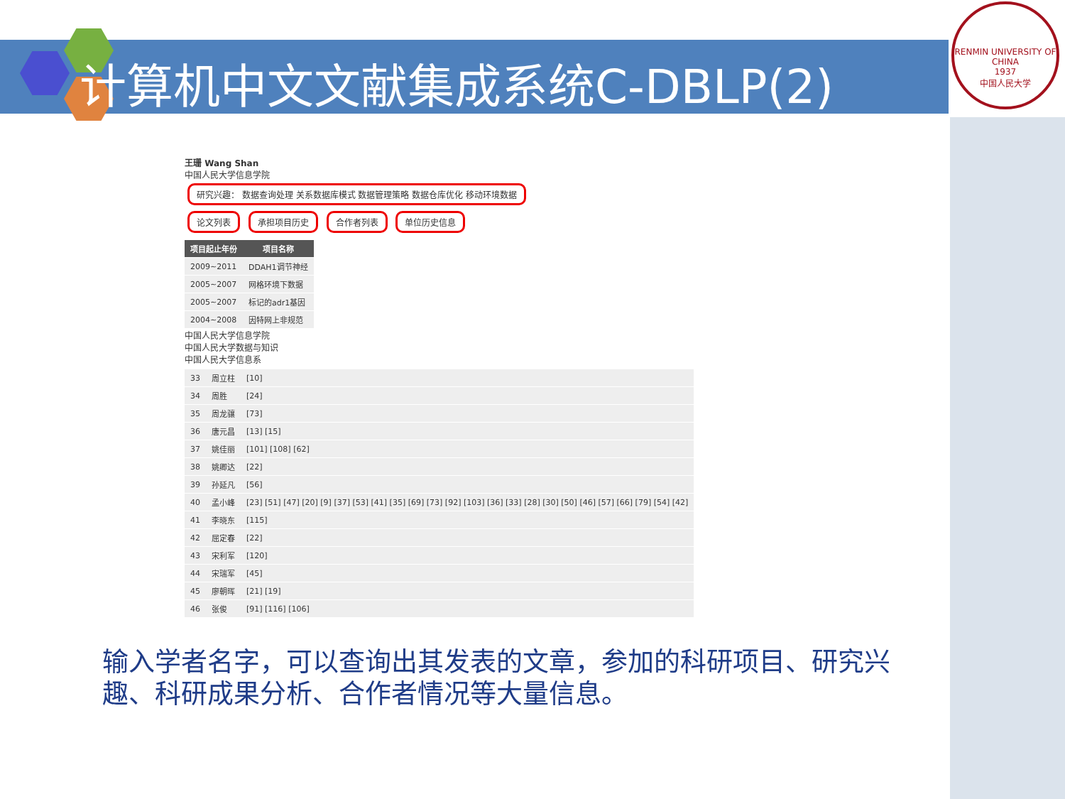计算机中文文献集成系统C-DBLP(2)
RENMIN UNIVERSITY OF CHINA
1937
中国人民大学
王珊 Wang Shan
中国人民大学信息学院
研究兴趣： 数据查询处理 关系数据库模式 数据管理策略 数据仓库优化 移动环境数据
论文列表 承担项目历史 合作者列表 单位历史信息
| 项目起止年份 | 项目名称 |
| --- | --- |
| 2009~2011 | DDAH1调节神经 |
| 2005~2007 | 网格环境下数据 |
| 2005~2007 | 标记的adr1基因 |
| 2004~2008 | 因特网上非规范 |
中国人民大学信息学院
中国人民大学数据与知识
中国人民大学信息系
| 33 | 周立柱 | [10] |
| 34 | 周胜 | [24] |
| 35 | 周龙骧 | [73] |
| 36 | 唐元昌 | [13] [15] |
| 37 | 姚佳丽 | [101] [108] [62] |
| 38 | 姚卿达 | [22] |
| 39 | 孙延凡 | [56] |
| 40 | 孟小峰 | [23] [51] [47] [20] [9] [37] [53] [41] [35] [69] [73] [92] [103] [36] [33] [28] [30] [50] [46] [57] [66] [79] [54] [42] |
| 41 | 李晓东 | [115] |
| 42 | 屈定春 | [22] |
| 43 | 宋利军 | [120] |
| 44 | 宋瑞军 | [45] |
| 45 | 廖朝晖 | [21] [19] |
| 46 | 张俊 | [91] [116] [106] |
输入学者名字，可以查询出其发表的文章，参加的科研项目、研究兴趣、科研成果分析、合作者情况等大量信息。